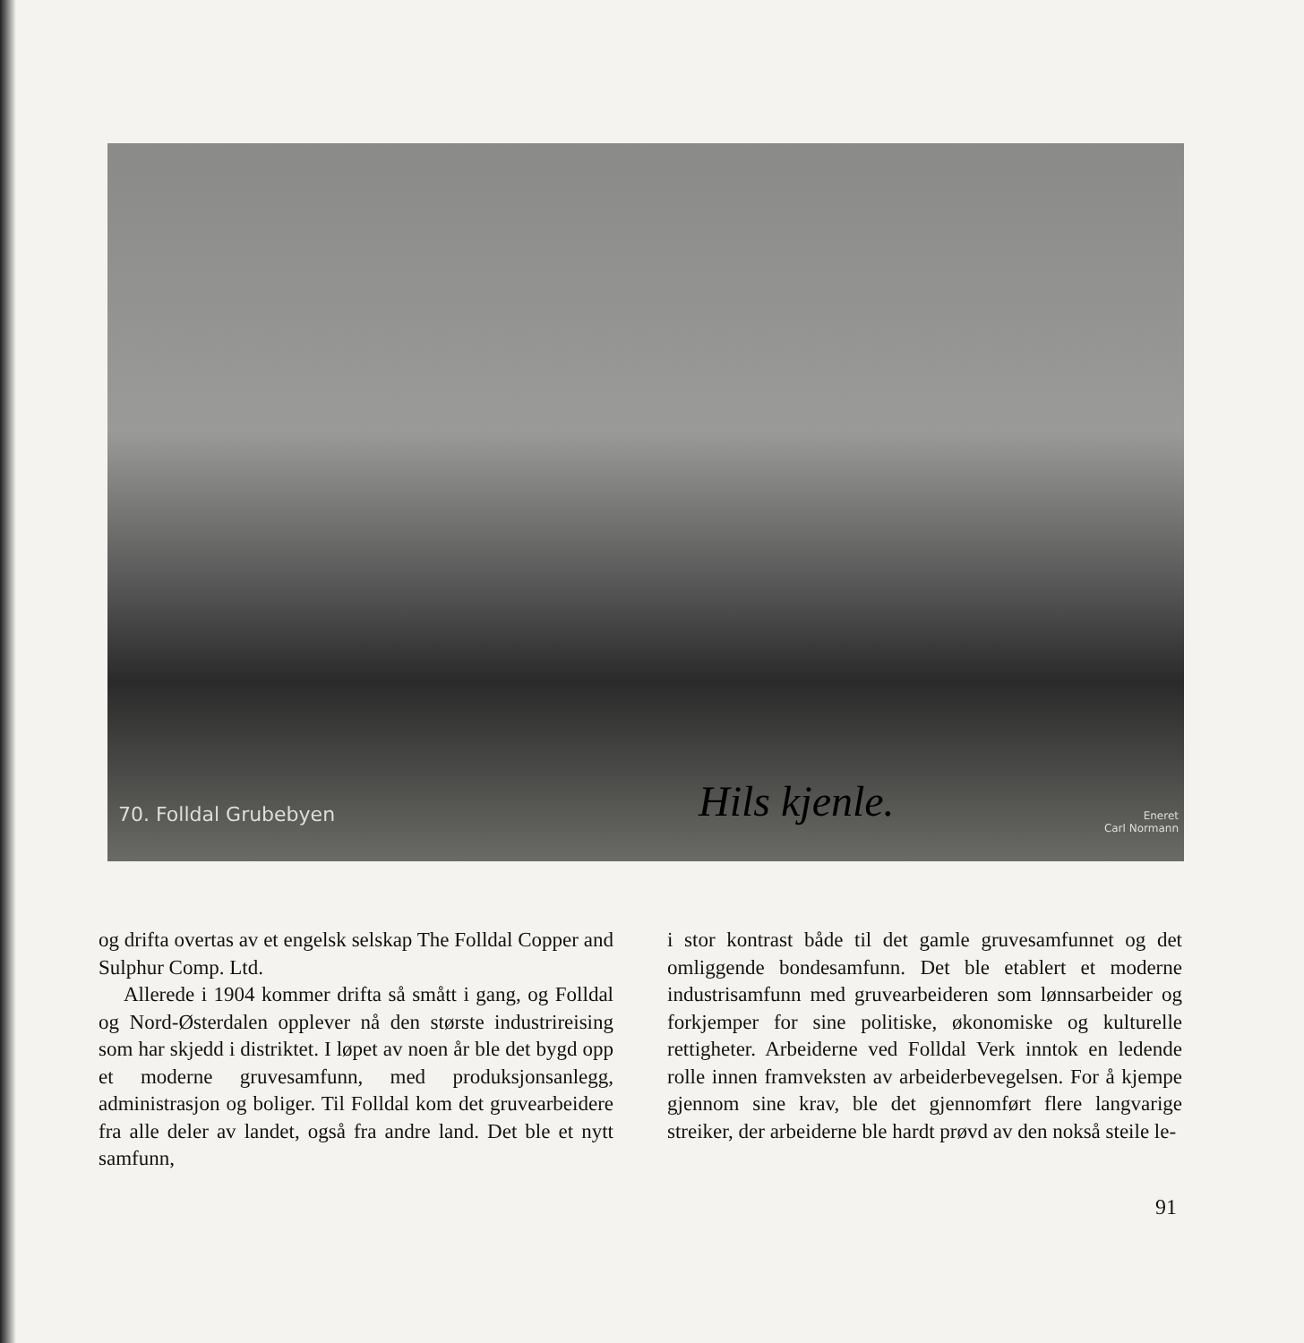70. Folldal Grubebyen Hils kjenle.
Eneret
Carl Normann
og drifta overtas av et engelsk selskap The Folldal Copper and Sulphur Comp. Ltd.
Allerede i 1904 kommer drifta så smått i gang, og Folldal og Nord-Østerdalen opplever nå den største industrireising som har skjedd i distriktet. I løpet av noen år ble det bygd opp et moderne gruvesamfunn, med produksjonsanlegg, administrasjon og boliger. Til Folldal kom det gruvearbeidere fra alle deler av landet, også fra andre land. Det ble et nytt samfunn,
i stor kontrast både til det gamle gruvesamfunnet og det omliggende bondesamfunn. Det ble etablert et moderne industrisamfunn med gruvearbeideren som lønnsarbeider og forkjemper for sine politiske, økonomiske og kulturelle rettigheter. Arbeiderne ved Folldal Verk inntok en ledende rolle innen framveksten av arbeiderbevegelsen. For å kjempe gjennom sine krav, ble det gjennomført flere langvarige streiker, der arbeiderne ble hardt prøvd av den nokså steile le-
91